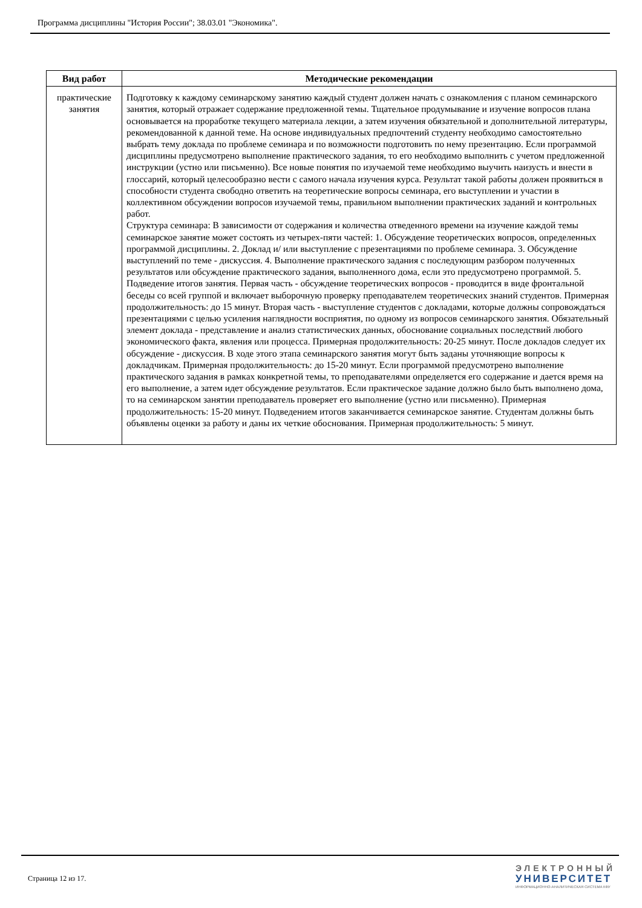Программа дисциплины "История России"; 38.03.01 "Экономика".
| Вид работ | Методические рекомендации |
| --- | --- |
| практические занятия | Подготовку к каждому семинарскому занятию каждый студент должен начать с ознакомления с планом семинарского занятия, который отражает содержание предложенной темы. Тщательное продумывание и изучение вопросов плана основывается на проработке текущего материала лекции, а затем изучения обязательной и дополнительной литературы, рекомендованной к данной теме. На основе индивидуальных предпочтений студенту необходимо самостоятельно выбрать тему доклада по проблеме семинара и по возможности подготовить по нему презентацию. Если программой дисциплины предусмотрено выполнение практического задания, то его необходимо выполнить с учетом предложенной инструкции (устно или письменно). Все новые понятия по изучаемой теме необходимо выучить наизусть и внести в глоссарий, который целесообразно вести с самого начала изучения курса. Результат такой работы должен проявиться в способности студента свободно ответить на теоретические вопросы семинара, его выступлении и участии в коллективном обсуждении вопросов изучаемой темы, правильном выполнении практических заданий и контрольных работ. Структура семинара: В зависимости от содержания и количества отведенного времени на изучение каждой темы семинарское занятие может состоять из четырех-пяти частей: 1. Обсуждение теоретических вопросов, определенных программой дисциплины. 2. Доклад и/ или выступление с презентациями по проблеме семинара. 3. Обсуждение выступлений по теме - дискуссия. 4. Выполнение практического задания с последующим разбором полученных результатов или обсуждение практического задания, выполненного дома, если это предусмотрено программой. 5. Подведение итогов занятия. Первая часть - обсуждение теоретических вопросов - проводится в виде фронтальной беседы со всей группой и включает выборочную проверку преподавателем теоретических знаний студентов. Примерная продолжительность: до 15 минут. Вторая часть - выступление студентов с докладами, которые должны сопровождаться презентациями с целью усиления наглядности восприятия, по одному из вопросов семинарского занятия. Обязательный элемент доклада - представление и анализ статистических данных, обоснование социальных последствий любого экономического факта, явления или процесса. Примерная продолжительность: 20-25 минут. После докладов следует их обсуждение - дискуссия. В ходе этого этапа семинарского занятия могут быть заданы уточняющие вопросы к докладчикам. Примерная продолжительность: до 15-20 минут. Если программой предусмотрено выполнение практического задания в рамках конкретной темы, то преподавателями определяется его содержание и дается время на его выполнение, а затем идет обсуждение результатов. Если практическое задание должно было быть выполнено дома, то на семинарском занятии преподаватель проверяет его выполнение (устно или письменно). Примерная продолжительность: 15-20 минут. Подведением итогов заканчивается семинарское занятие. Студентам должны быть объявлены оценки за работу и даны их четкие обоснования. Примерная продолжительность: 5 минут. |
Страница 12 из 17.
ЭЛЕКТРОННЫЙ
УНИВЕРСИТЕТ
ИНФОРМАЦИОННО-АНАЛИТИЧЕСКАЯ СИСТЕМА КФУ